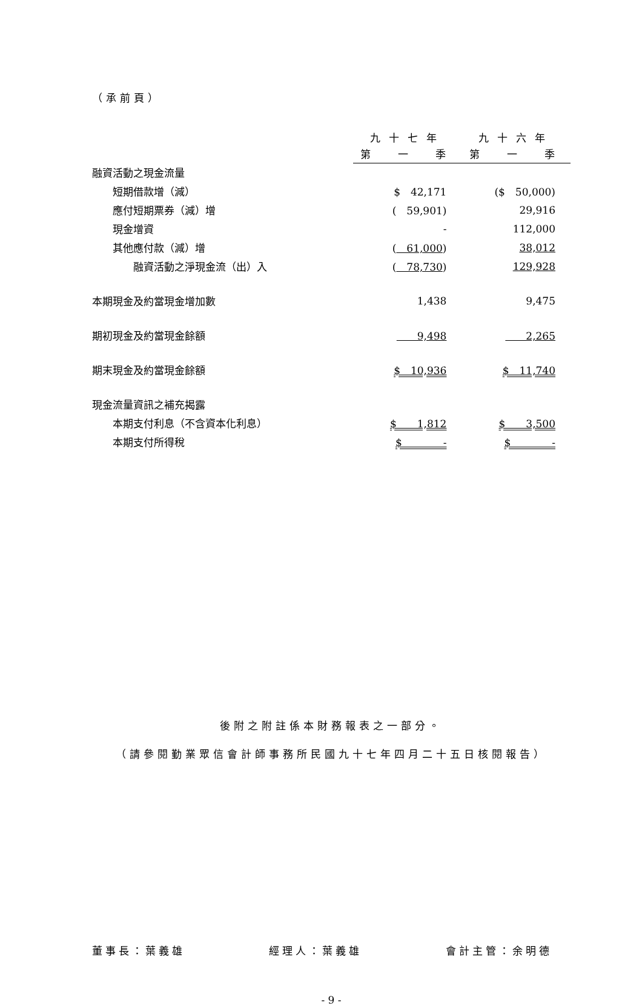（承前頁）
| | 九十七年 | 九十六年 |
| | 第 一 季 | 第 一 季 |
| 融資活動之現金流量 | | |
| 短期借款增（減） | $ 42,171 | ($ 50,000) |
| 應付短期票券（減）增 | ( 59,901) | 29,916 |
| 現金增資 | - | 112,000 |
| 其他應付款（減）增 | ( 61,000 ) | 38,012 |
| 融資活動之淨現金流（出）入 | ( 78,730 ) | 129,928 |
| 本期現金及約當現金增加數 | 1,438 | 9,475 |
| 期初現金及約當現金餘額 | 9,498 | 2,265 |
| 期末現金及約當現金餘額 | $ 10,936 | $ 11,740 |
| 現金流量資訊之補充揭露 | | |
| 本期支付利息（不含資本化利息） | $ 1,812 | $ 3,500 |
| 本期支付所得稅 | $ - | $ - |
後附之附註係本財務報表之一部分。
（請參閱勤業眾信會計師事務所民國九十七年四月二十五日核閱報告）
董事長：葉義雄 經理人：葉義雄 會計主管：余明德
- 9 -